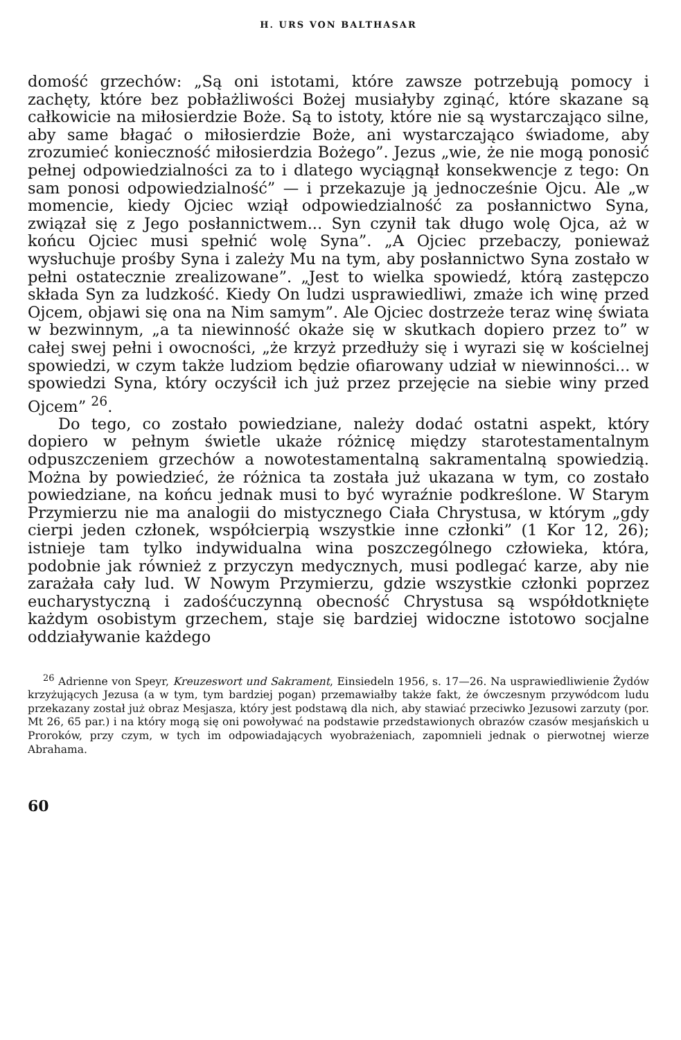H. URS VON BALTHASAR
domość grzechów: „Są oni istotami, które zawsze potrzebują pomocy i zachęty, które bez pobłażliwości Bożej musiałyby zginąć, które skazane są całkowicie na miłosierdzie Boże. Są to istoty, które nie są wystarczająco silne, aby same błagać o miłosierdzie Boże, ani wystarczająco świadome, aby zrozumieć konieczność miłosierdzia Bożego”. Jezus „wie, że nie mogą ponosić pełnej odpowiedzialności za to i dlatego wyciągnął konsekwencje z tego: On sam ponosi odpowiedzialność” — i przekazuje ją jednocześnie Ojcu. Ale „w momencie, kiedy Ojciec wziął odpowiedzialność za posłannictwo Syna, związał się z Jego posłannictwem... Syn czynił tak długo wolę Ojca, aż w końcu Ojciec musi spełnić wolę Syna”. „A Ojciec przebaczy, ponieważ wysłuchuje prośby Syna i zależy Mu na tym, aby posłannictwo Syna zostało w pełni ostatecznie zrealizowane”. „Jest to wielka spowiedź, którą zastępczo składa Syn za ludzkość. Kiedy On ludzi usprawiedliwi, zmaże ich winę przed Ojcem, objawi się ona na Nim samym”. Ale Ojciec dostrzeże teraz winę świata w bezwinnym, „a ta niewinność okaże się w skutkach dopiero przez to” w całej swej pełni i owocności, „że krzyż przedłuży się i wyrazi się w kościelnej spowiedzi, w czym także ludziom będzie ofiarowany udział w niewinności... w spowiedzi Syna, który oczyścił ich już przez przejęcie na siebie winy przed Ojcem” <sup>26</sup>.
Do tego, co zostało powiedziane, należy dodać ostatni aspekt, który dopiero w pełnym świetle ukaże różnicę między starotestamentalnym odpuszczeniem grzechów a nowotestamentalną sakramentalną spowiedzią. Można by powiedzieć, że różnica ta została już ukazana w tym, co zostało powiedziane, na końcu jednak musi to być wyraźnie podkreślone. W Starym Przymierzu nie ma analogii do mistycznego Ciała Chrystusa, w którym „gdy cierpi jeden członek, współcierpią wszystkie inne członki” (1 Kor 12, 26); istnieje tam tylko indywidualna wina poszczególnego człowieka, która, podobnie jak również z przyczyn medycznych, musi podlegać karze, aby nie zarażała cały lud. W Nowym Przymierzu, gdzie wszystkie członki poprzez eucharystyczną i zadośćuczynną obecność Chrystusa są współdotknięte każdym osobistym grzechem, staje się bardziej widoczne istotowo socjalne oddziaływanie każdego
<sup>26</sup> Adrienne von Speyr, Kreuzeswort und Sakrament, Einsiedeln 1956, s. 17—26. Na usprawiedliwienie Żydów krzyżujących Jezusa (a w tym, tym bardziej pogan) przemawiałby także fakt, że ówczesnym przywódcom ludu przekazany został już obraz Mesjasza, który jest podstawą dla nich, aby stawiać przeciwko Jezusowi zarzuty (por. Mt 26, 65 par.) i na który mogą się oni powoływać na podstawie przedstawionych obrazów czasów mesjańskich u Proroków, przy czym, w tych im odpowiadających wyobrażeniach, zapomnieli jednak o pierwotnej wierze Abrahama.
60